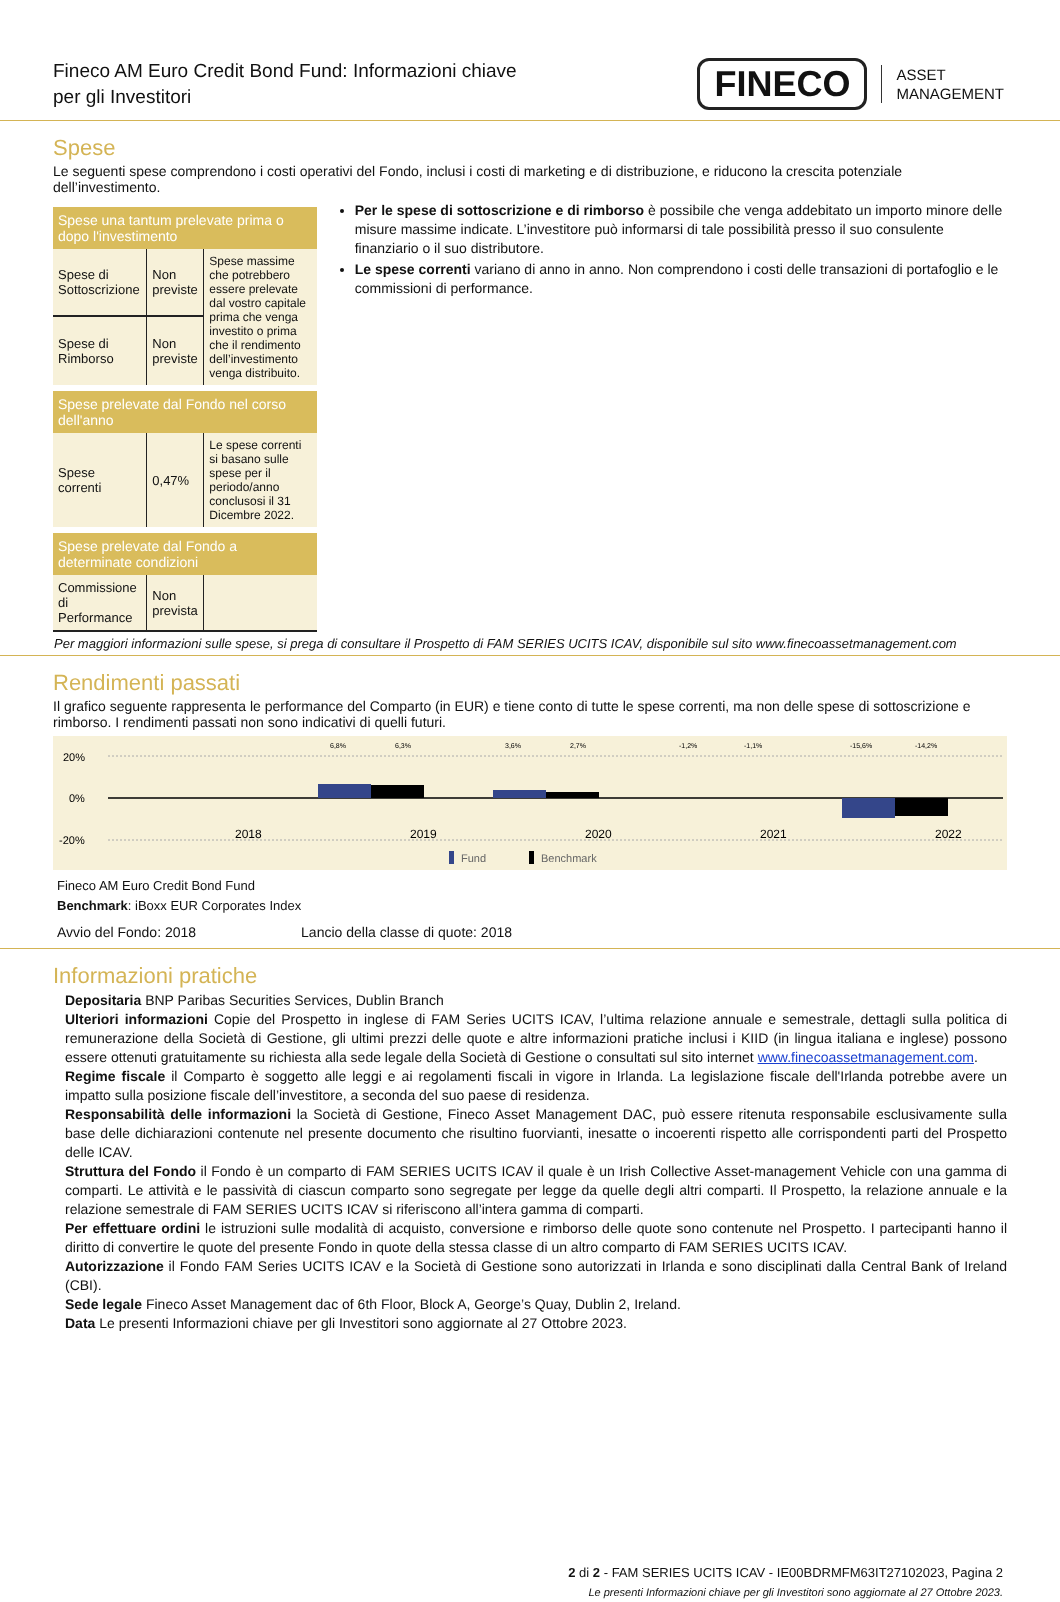Fineco AM Euro Credit Bond Fund: Informazioni chiave
per gli Investitori
FINECO ASSET
MANAGEMENT
Spese
Le seguenti spese comprendono i costi operativi del Fondo, inclusi i costi di marketing e di distribuzione, e riducono la crescita potenziale dell’investimento.
| Spese una tantum prelevate prima o dopo l'investimento | | |
| --- | --- | --- |
| Spese di Sottoscrizione | Non previste | Spese massime che potrebbero essere prelevate dal vostro capitale prima che venga investito o prima che il rendimento dell’investimento venga distribuito. |
| Spese di Rimborso | Non previste | |
| Spese prelevate dal Fondo nel corso dell'anno | | |
| Spese correnti | 0,47% | Le spese correnti si basano sulle spese per il periodo/anno conclusosi il 31 Dicembre 2022. |
| Spese prelevate dal Fondo a determinate condizioni | | |
| Commissione di Performance | Non prevista | |
Per le spese di sottoscrizione e di rimborso è possibile che venga addebitato un importo minore delle misure massime indicate. L’investitore può informarsi di tale possibilità presso il suo consulente finanziario o il suo distributore.
Le spese correnti variano di anno in anno. Non comprendono i costi delle transazioni di portafoglio e le commissioni di performance.
Per maggiori informazioni sulle spese, si prega di consultare il Prospetto di FAM SERIES UCITS ICAV, disponibile sul sito www.finecoassetmanagement.com
Rendimenti passati
Il grafico seguente rappresenta le performance del Comparto (in EUR) e tiene conto di tutte le spese correnti, ma non delle spese di sottoscrizione e rimborso. I rendimenti passati non sono indicativi di quelli futuri.
20%
0%
-20%
6,8%
6,3%
3,6%
2,7%
-1,2%
-1,1%
-15,6%
-14,2%
2018
2019
2020
2021
2022
Fund
Benchmark
Fineco AM Euro Credit Bond Fund
Benchmark: iBoxx EUR Corporates Index
Avvio del Fondo: 2018 Lancio della classe di quote: 2018
Informazioni pratiche
Depositaria BNP Paribas Securities Services, Dublin Branch
Ulteriori informazioni Copie del Prospetto in inglese di FAM Series UCITS ICAV, l’ultima relazione annuale e semestrale, dettagli sulla politica di remunerazione della Società di Gestione, gli ultimi prezzi delle quote e altre informazioni pratiche inclusi i KIID (in lingua italiana e inglese) possono essere ottenuti gratuitamente su richiesta alla sede legale della Società di Gestione o consultati sul sito internet www.finecoassetmanagement.com.
Regime fiscale il Comparto è soggetto alle leggi e ai regolamenti fiscali in vigore in Irlanda. La legislazione fiscale dell'Irlanda potrebbe avere un impatto sulla posizione fiscale dell’investitore, a seconda del suo paese di residenza.
Responsabilità delle informazioni la Società di Gestione, Fineco Asset Management DAC, può essere ritenuta responsabile esclusivamente sulla base delle dichiarazioni contenute nel presente documento che risultino fuorvianti, inesatte o incoerenti rispetto alle corrispondenti parti del Prospetto delle ICAV.
Struttura del Fondo il Fondo è un comparto di FAM SERIES UCITS ICAV il quale è un Irish Collective Asset-management Vehicle con una gamma di comparti. Le attività e le passività di ciascun comparto sono segregate per legge da quelle degli altri comparti. Il Prospetto, la relazione annuale e la relazione semestrale di FAM SERIES UCITS ICAV si riferiscono all’intera gamma di comparti.
Per effettuare ordini le istruzioni sulle modalità di acquisto, conversione e rimborso delle quote sono contenute nel Prospetto. I partecipanti hanno il diritto di convertire le quote del presente Fondo in quote della stessa classe di un altro comparto di FAM SERIES UCITS ICAV.
Autorizzazione il Fondo FAM Series UCITS ICAV e la Società di Gestione sono autorizzati in Irlanda e sono disciplinati dalla Central Bank of Ireland (CBI).
Sede legale Fineco Asset Management dac of 6th Floor, Block A, George’s Quay, Dublin 2, Ireland.
Data Le presenti Informazioni chiave per gli Investitori sono aggiornate al 27 Ottobre 2023.
2 di 2 - FAM SERIES UCITS ICAV - IE00BDRMFM63IT27102023, Pagina 2
Le presenti Informazioni chiave per gli Investitori sono aggiornate al 27 Ottobre 2023.